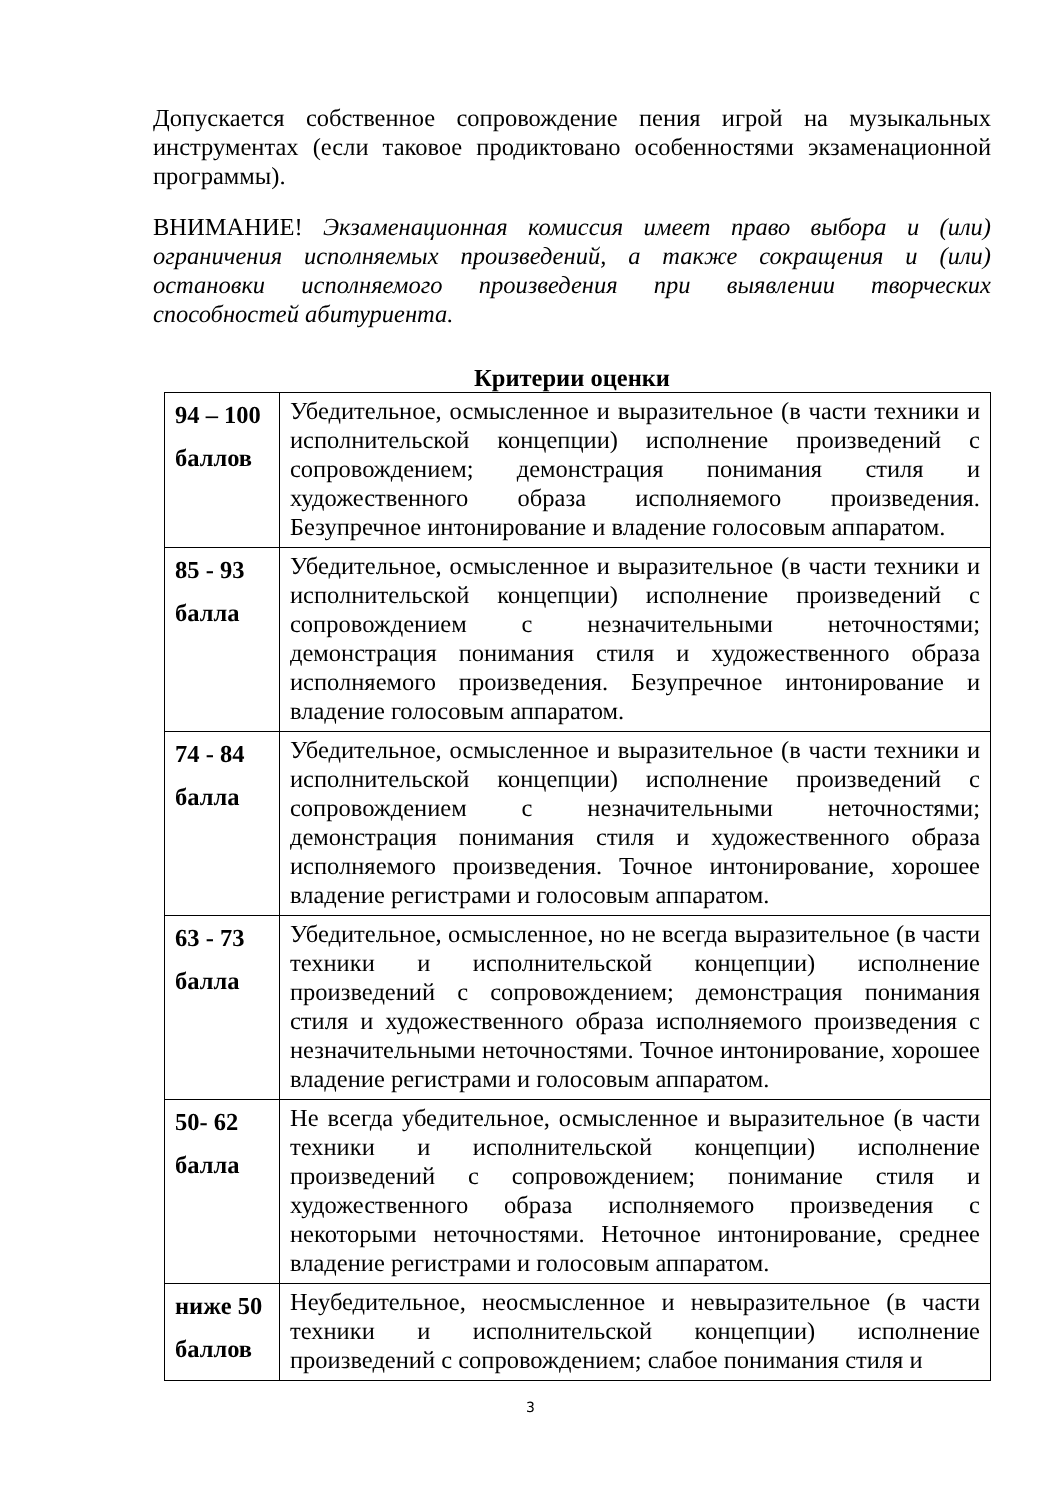Допускается собственное сопровождение пения игрой на музыкальных инструментах (если таковое продиктовано особенностями экзаменационной программы).
ВНИМАНИЕ! Экзаменационная комиссия имеет право выбора и (или) ограничения исполняемых произведений, а также сокращения и (или) остановки исполняемого произведения при выявлении творческих способностей абитуриента.
Критерии оценки
| 94 – 100 баллов | Убедительное, осмысленное и выразительное (в части техники и исполнительской концепции) исполнение произведений с сопровождением; демонстрация понимания стиля и художественного образа исполняемого произведения. Безупречное интонирование и владение голосовым аппаратом. |
| 85 - 93 балла | Убедительное, осмысленное и выразительное (в части техники и исполнительской концепции) исполнение произведений с сопровождением с незначительными неточностями; демонстрация понимания стиля и художественного образа исполняемого произведения. Безупречное интонирование и владение голосовым аппаратом. |
| 74 - 84 балла | Убедительное, осмысленное и выразительное (в части техники и исполнительской концепции) исполнение произведений с сопровождением с незначительными неточностями; демонстрация понимания стиля и художественного образа исполняемого произведения. Точное интонирование, хорошее владение регистрами и голосовым аппаратом. |
| 63 - 73 балла | Убедительное, осмысленное, но не всегда выразительное (в части техники и исполнительской концепции) исполнение произведений с сопровождением; демонстрация понимания стиля и художественного образа исполняемого произведения с незначительными неточностями. Точное интонирование, хорошее владение регистрами и голосовым аппаратом. |
| 50- 62 балла | Не всегда убедительное, осмысленное и выразительное (в части техники и исполнительской концепции) исполнение произведений с сопровождением; понимание стиля и художественного образа исполняемого произведения с некоторыми неточностями. Неточное интонирование, среднее владение регистрами и голосовым аппаратом. |
| ниже 50 баллов | Неубедительное, неосмысленное и невыразительное (в части техники и исполнительской концепции) исполнение произведений с сопровождением; слабое понимания стиля и |
3